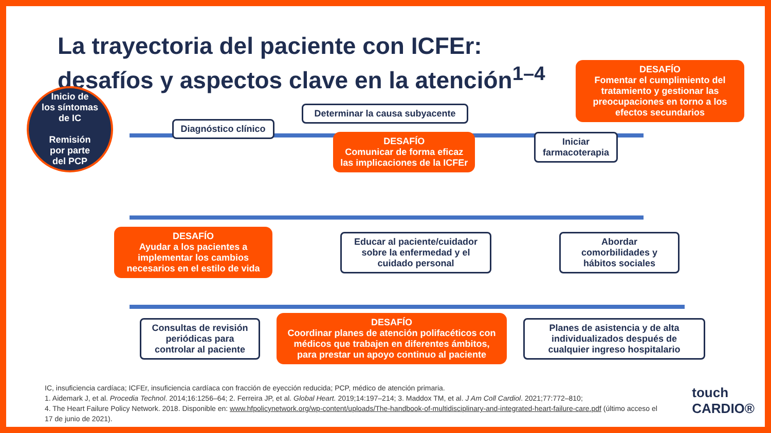La trayectoria del paciente con ICFEr:
desafíos y aspectos clave en la atención<sup>1–4</sup>
DESAFÍO
Fomentar el cumplimiento del tratamiento y gestionar las preocupaciones en torno a los efectos secundarios
Determinar la causa subyacente
Inicio de
los síntomas
de IC
Remisión
por parte
del PCP
Diagnóstico clínico
DESAFÍO
Comunicar de forma eficaz
las implicaciones de la ICFEr
Iniciar
farmacoterapia
DESAFÍO
Ayudar a los pacientes a implementar los cambios necesarios en el estilo de vida
Educar al paciente/cuidador sobre la enfermedad y el cuidado personal
Abordar comorbilidades y hábitos sociales
Consultas de revisión periódicas para controlar al paciente
DESAFÍO
Coordinar planes de atención polifacéticos con médicos que trabajen en diferentes ámbitos, para prestar un apoyo continuo al paciente
Planes de asistencia y de alta individualizados después de cualquier ingreso hospitalario
IC, insuficiencia cardíaca; ICFEr, insuficiencia cardíaca con fracción de eyección reducida; PCP, médico de atención primaria.
1. Aidemark J, et al. Procedia Technol. 2014;16:1256–64; 2. Ferreira JP, et al. Global Heart. 2019;14:197–214; 3. Maddox TM, et al. J Am Coll Cardiol. 2021;77:772–810;
4. The Heart Failure Policy Network. 2018. Disponible en: www.hfpolicynetwork.org/wp-content/uploads/The-handbook-of-multidisciplinary-and-integrated-heart-failure-care.pdf (último acceso el 17 de junio de 2021).
touch
CARDIO®